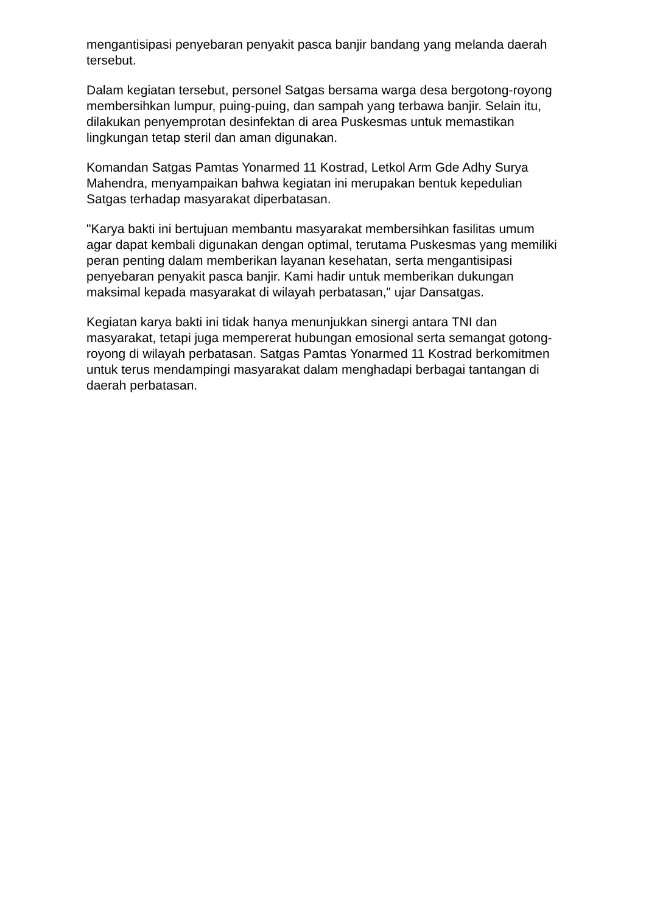mengantisipasi penyebaran penyakit pasca banjir bandang yang melanda daerah tersebut.
Dalam kegiatan tersebut, personel Satgas bersama warga desa bergotong-royong membersihkan lumpur, puing-puing, dan sampah yang terbawa banjir. Selain itu, dilakukan penyemprotan desinfektan di area Puskesmas untuk memastikan lingkungan tetap steril dan aman digunakan.
Komandan Satgas Pamtas Yonarmed 11 Kostrad, Letkol Arm Gde Adhy Surya Mahendra, menyampaikan bahwa kegiatan ini merupakan bentuk kepedulian Satgas terhadap masyarakat diperbatasan.
"Karya bakti ini bertujuan membantu masyarakat membersihkan fasilitas umum agar dapat kembali digunakan dengan optimal, terutama Puskesmas yang memiliki peran penting dalam memberikan layanan kesehatan, serta mengantisipasi penyebaran penyakit pasca banjir. Kami hadir untuk memberikan dukungan maksimal kepada masyarakat di wilayah perbatasan," ujar Dansatgas.
Kegiatan karya bakti ini tidak hanya menunjukkan sinergi antara TNI dan masyarakat, tetapi juga mempererat hubungan emosional serta semangat gotong-royong di wilayah perbatasan. Satgas Pamtas Yonarmed 11 Kostrad berkomitmen untuk terus mendampingi masyarakat dalam menghadapi berbagai tantangan di daerah perbatasan.